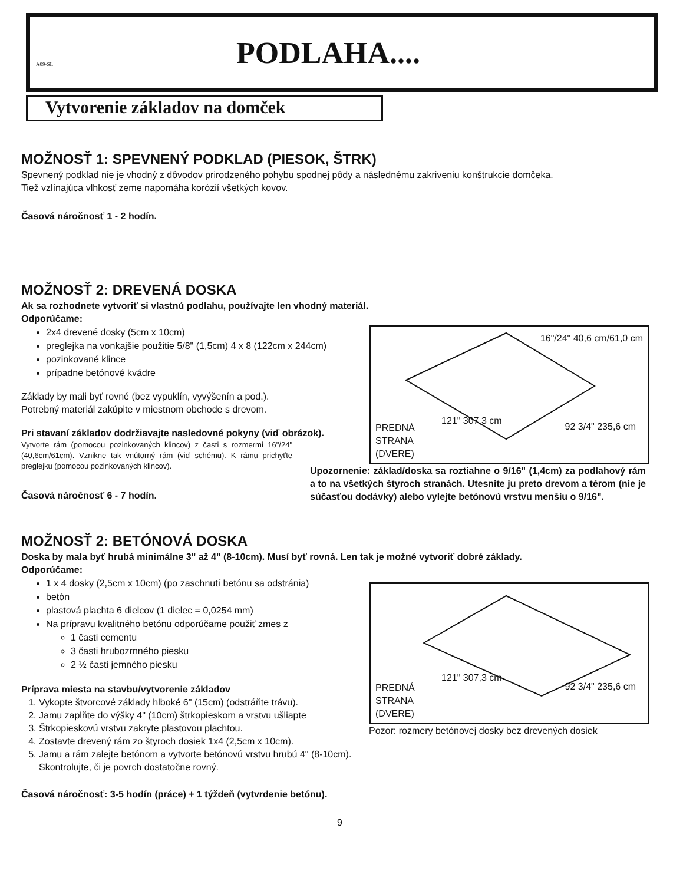A09-SL
PODLAHA....
Vytvorenie základov na domček
MOŽNOSŤ 1: SPEVNENÝ PODKLAD (PIESOK, ŠTRK)
Spevnený podklad nie je vhodný z dôvodov prirodzeného pohybu spodnej pôdy a následnému zakriveniu konštrukcie domčeka.
Tiež vzlínajúca vlhkosť zeme napomáha korózií všetkých kovov.
Časová náročnosť 1 - 2 hodín.
MOŽNOSŤ 2: DREVENÁ DOSKA
Ak sa rozhodnete vytvoriť si vlastnú podlahu, používajte len vhodný materiál.
Odporúčame:
2x4 drevené dosky (5cm x 10cm)
preglejka na vonkajšie použitie 5/8" (1,5cm) 4 x 8 (122cm x 244cm)
pozinkované klince
prípadne betónové kvádre
Základy by mali byť rovné (bez vypuklín, vyvýšenín a pod.).
Potrebný materiál zakúpite v miestnom obchode s drevom.
Pri stavaní základov dodržiavajte nasledovné pokyny (viď obrázok).
Vytvorte rám (pomocou pozinkovaných klincov) z časti s rozmermi 16"/24" (40,6cm/61cm). Vznikne tak vnútorný rám (viď schému). K rámu prichyťte preglejku (pomocou pozinkovaných klincov).
Časová náročnosť 6 - 7 hodín.
16"/24" 40,6 cm/61,0 cm
121" 307,3 cm
92 3/4" 235,6 cm
PREDNÁ
STRANA
(DVERE)
Upozornenie: základ/doska sa roztiahne o 9/16" (1,4cm) za podlahový rám a to na všetkých štyroch stranách. Utesnite ju preto drevom a térom (nie je súčasťou dodávky) alebo vylejte betónovú vrstvu menšiu o 9/16".
MOŽNOSŤ 2: BETÓNOVÁ DOSKA
Doska by mala byť hrubá minimálne 3" až 4" (8-10cm). Musí byť rovná. Len tak je možné vytvoriť dobré základy.
Odporúčame:
1 x 4 dosky (2,5cm x 10cm) (po zaschnutí betónu sa odstránia)
betón
plastová plachta 6 dielcov (1 dielec = 0,0254 mm)
Na prípravu kvalitného betónu odporúčame použiť zmes z
1 časti cementu
3 časti hrubozrnného piesku
2 ½ časti jemného piesku
Príprava miesta na stavbu/vytvorenie základov
1. Vykopte štvorcové základy hlboké 6" (15cm) (odstráňte trávu).
2. Jamu zaplňte do výšky 4" (10cm) štrkopieskom a vrstvu ušliapte
3. Štrkopieskovú vrstvu zakryte plastovou plachtou.
4. Zostavte drevený rám zo štyroch dosiek 1x4 (2,5cm x 10cm).
5. Jamu a rám zalejte betónom a vytvorte betónovú vrstvu hrubú 4" (8-10cm). Skontrolujte, či je povrch dostatočne rovný.
121" 307,3 cm
92 3/4" 235,6 cm
PREDNÁ
STRANA
(DVERE)
Pozor: rozmery betónovej dosky bez drevených dosiek
Časová náročnosť: 3-5 hodín (práce) + 1 týždeň (vytvrdenie betónu).
9